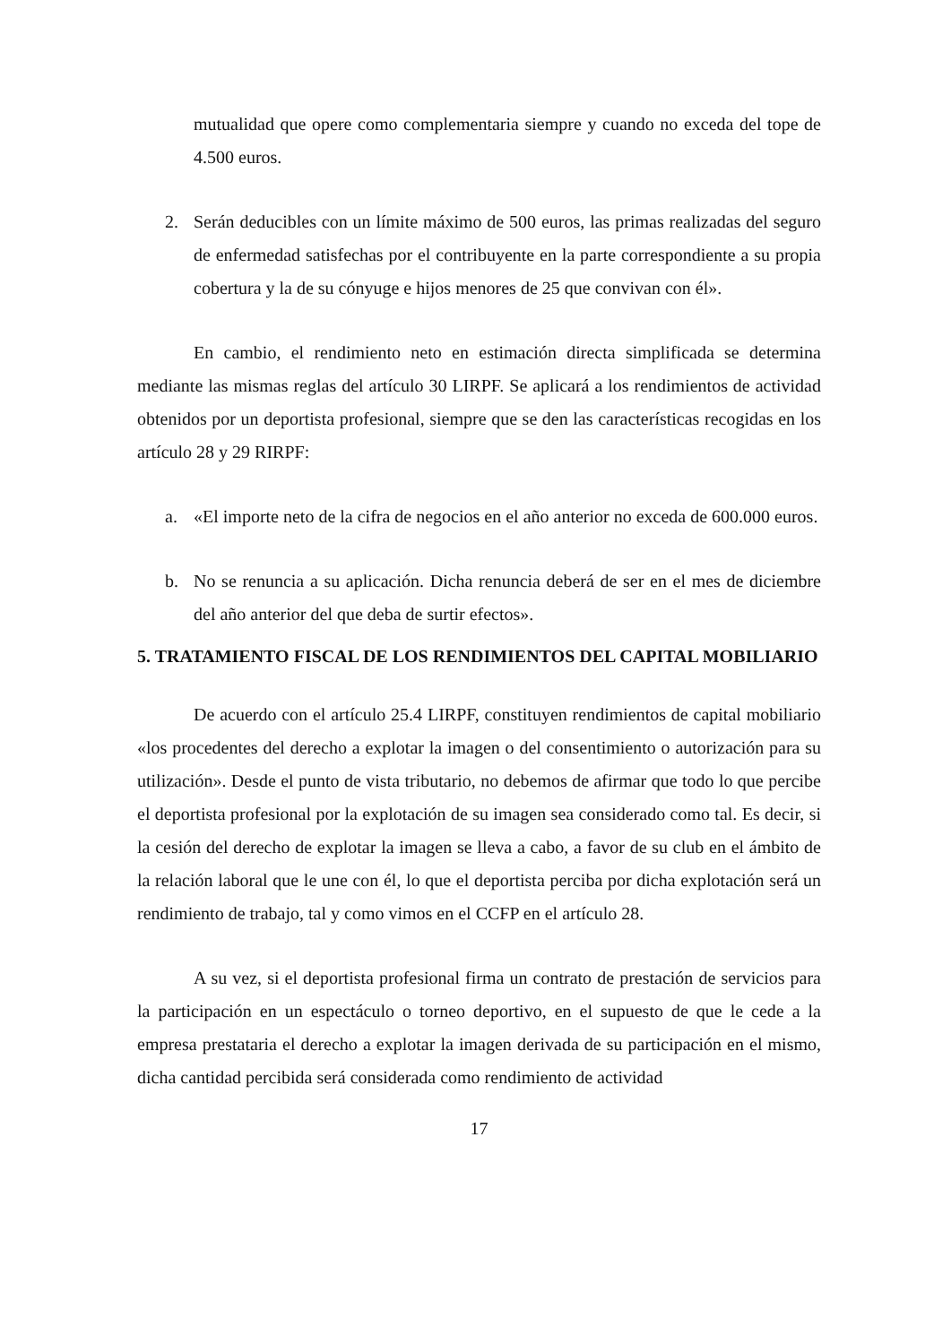mutualidad que opere como complementaria siempre y cuando no exceda del tope de 4.500 euros.
2. Serán deducibles con un límite máximo de 500 euros, las primas realizadas del seguro de enfermedad satisfechas por el contribuyente en la parte correspondiente a su propia cobertura y la de su cónyuge e hijos menores de 25 que convivan con él».
En cambio, el rendimiento neto en estimación directa simplificada se determina mediante las mismas reglas del artículo 30 LIRPF. Se aplicará a los rendimientos de actividad obtenidos por un deportista profesional, siempre que se den las características recogidas en los artículo 28 y 29 RIRPF:
a. «El importe neto de la cifra de negocios en el año anterior no exceda de 600.000 euros.
b. No se renuncia a su aplicación. Dicha renuncia deberá de ser en el mes de diciembre del año anterior del que deba de surtir efectos».
5. TRATAMIENTO FISCAL DE LOS RENDIMIENTOS DEL CAPITAL MOBILIARIO
De acuerdo con el artículo 25.4 LIRPF, constituyen rendimientos de capital mobiliario «los procedentes del derecho a explotar la imagen o del consentimiento o autorización para su utilización». Desde el punto de vista tributario, no debemos de afirmar que todo lo que percibe el deportista profesional por la explotación de su imagen sea considerado como tal. Es decir, si la cesión del derecho de explotar la imagen se lleva a cabo, a favor de su club en el ámbito de la relación laboral que le une con él, lo que el deportista perciba por dicha explotación será un rendimiento de trabajo, tal y como vimos en el CCFP en el artículo 28.
A su vez, si el deportista profesional firma un contrato de prestación de servicios para la participación en un espectáculo o torneo deportivo, en el supuesto de que le cede a la empresa prestataria el derecho a explotar la imagen derivada de su participación en el mismo, dicha cantidad percibida será considerada como rendimiento de actividad
17